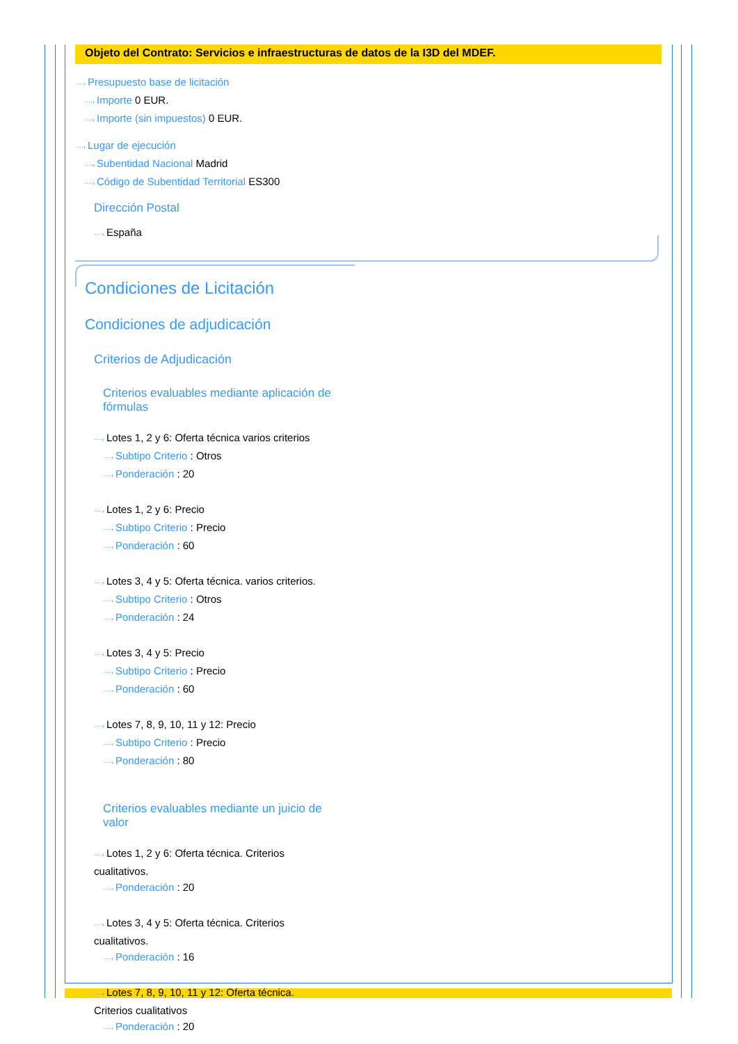Objeto del Contrato: Servicios e infraestructuras de datos de la I3D del MDEF.
····› Presupuesto base de licitación
····› Importe 0 EUR.
····› Importe (sin impuestos) 0 EUR.
····› Lugar de ejecución
····› Subentidad Nacional Madrid
····› Código de Subentidad Territorial ES300
Dirección Postal
····› España
Condiciones de Licitación
Condiciones de adjudicación
Criterios de Adjudicación
Criterios evaluables mediante aplicación de fórmulas
····› Lotes 1, 2 y 6: Oferta técnica varios criterios
····› Subtipo Criterio : Otros
····› Ponderación : 20
····› Lotes 1, 2 y 6: Precio
····› Subtipo Criterio : Precio
····› Ponderación : 60
····› Lotes 3, 4 y 5: Oferta técnica. varios criterios.
····› Subtipo Criterio : Otros
····› Ponderación : 24
····› Lotes 3, 4 y 5: Precio
····› Subtipo Criterio : Precio
····› Ponderación : 60
····› Lotes 7, 8, 9, 10, 11 y 12: Precio
····› Subtipo Criterio : Precio
····› Ponderación : 80
Criterios evaluables mediante un juicio de valor
····› Lotes 1, 2 y 6: Oferta técnica. Criterios cualitativos.
····› Ponderación : 20
····› Lotes 3, 4 y 5: Oferta técnica. Criterios cualitativos.
····› Ponderación : 16
····› Lotes 7, 8, 9, 10, 11 y 12: Oferta técnica. Criterios cualitativos
····› Ponderación : 20